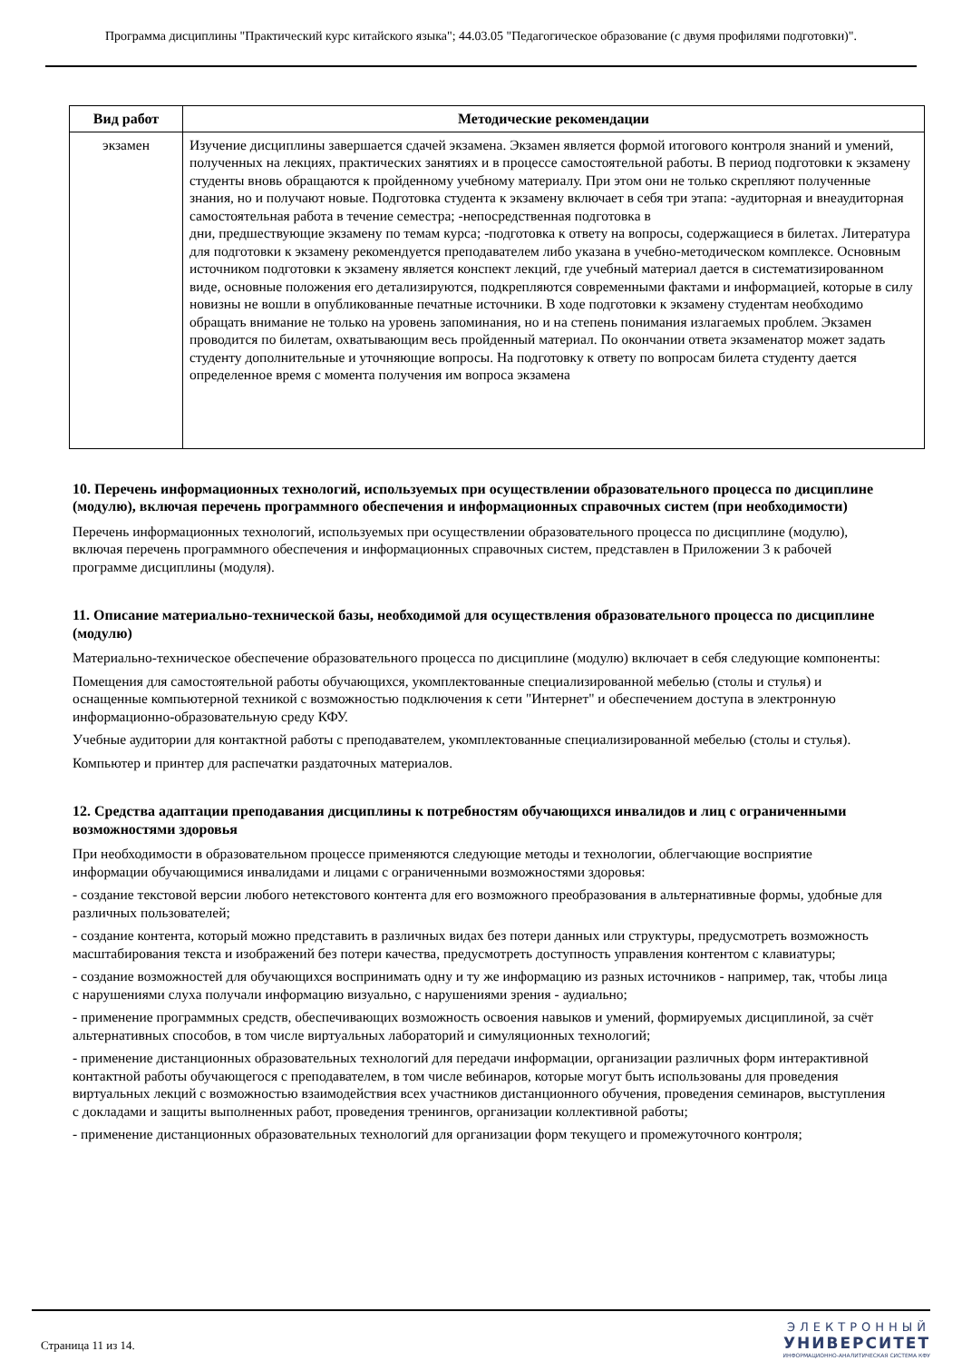Программа дисциплины "Практический курс китайского языка"; 44.03.05 "Педагогическое образование (с двумя профилями подготовки)".
| Вид работ | Методические рекомендации |
| --- | --- |
| экзамен | Изучение дисциплины завершается сдачей экзамена. Экзамен является формой итогового контроля знаний и умений, полученных на лекциях, практических занятиях и в процессе самостоятельной работы. В период подготовки к экзамену студенты вновь обращаются к пройденному учебному материалу. При этом они не только скрепляют полученные знания, но и получают новые. Подготовка студента к экзамену включает в себя три этапа: -аудиторная и внеаудиторная самостоятельная работа в течение семестра; -непосредственная подготовка в дни, предшествующие экзамену по темам курса; -подготовка к ответу на вопросы, содержащиеся в билетах. Литература для подготовки к экзамену рекомендуется преподавателем либо указана в учебно-методическом комплексе. Основным источником подготовки к экзамену является конспект лекций, где учебный материал дается в систематизированном виде, основные положения его детализируются, подкрепляются современными фактами и информацией, которые в силу новизны не вошли в опубликованные печатные источники. В ходе подготовки к экзамену студентам необходимо обращать внимание не только на уровень запоминания, но и на степень понимания излагаемых проблем. Экзамен проводится по билетам, охватывающим весь пройденный материал. По окончании ответа экзаменатор может задать студенту дополнительные и уточняющие вопросы. На подготовку к ответу по вопросам билета студенту дается определенное время с момента получения им вопроса экзамена |
10. Перечень информационных технологий, используемых при осуществлении образовательного процесса по дисциплине (модулю), включая перечень программного обеспечения и информационных справочных систем (при необходимости)
Перечень информационных технологий, используемых при осуществлении образовательного процесса по дисциплине (модулю), включая перечень программного обеспечения и информационных справочных систем, представлен в Приложении 3 к рабочей программе дисциплины (модуля).
11. Описание материально-технической базы, необходимой для осуществления образовательного процесса по дисциплине (модулю)
Материально-техническое обеспечение образовательного процесса по дисциплине (модулю) включает в себя следующие компоненты:
Помещения для самостоятельной работы обучающихся, укомплектованные специализированной мебелью (столы и стулья) и оснащенные компьютерной техникой с возможностью подключения к сети "Интернет" и обеспечением доступа в электронную информационно-образовательную среду КФУ.
Учебные аудитории для контактной работы с преподавателем, укомплектованные специализированной мебелью (столы и стулья).
Компьютер и принтер для распечатки раздаточных материалов.
12. Средства адаптации преподавания дисциплины к потребностям обучающихся инвалидов и лиц с ограниченными возможностями здоровья
При необходимости в образовательном процессе применяются следующие методы и технологии, облегчающие восприятие информации обучающимися инвалидами и лицами с ограниченными возможностями здоровья:
- создание текстовой версии любого нетекстового контента для его возможного преобразования в альтернативные формы, удобные для различных пользователей;
- создание контента, который можно представить в различных видах без потери данных или структуры, предусмотреть возможность масштабирования текста и изображений без потери качества, предусмотреть доступность управления контентом с клавиатуры;
- создание возможностей для обучающихся воспринимать одну и ту же информацию из разных источников - например, так, чтобы лица с нарушениями слуха получали информацию визуально, с нарушениями зрения - аудиально;
- применение программных средств, обеспечивающих возможность освоения навыков и умений, формируемых дисциплиной, за счёт альтернативных способов, в том числе виртуальных лабораторий и симуляционных технологий;
- применение дистанционных образовательных технологий для передачи информации, организации различных форм интерактивной контактной работы обучающегося с преподавателем, в том числе вебинаров, которые могут быть использованы для проведения виртуальных лекций с возможностью взаимодействия всех участников дистанционного обучения, проведения семинаров, выступления с докладами и защиты выполненных работ, проведения тренингов, организации коллективной работы;
- применение дистанционных образовательных технологий для организации форм текущего и промежуточного контроля;
Страница 11 из 14.
ЭЛЕКТРОННЫЙ
УНИВЕРСИТЕТ
ИНФОРМАЦИОННО-АНАЛИТИЧЕСКАЯ СИСТЕМА КФУ